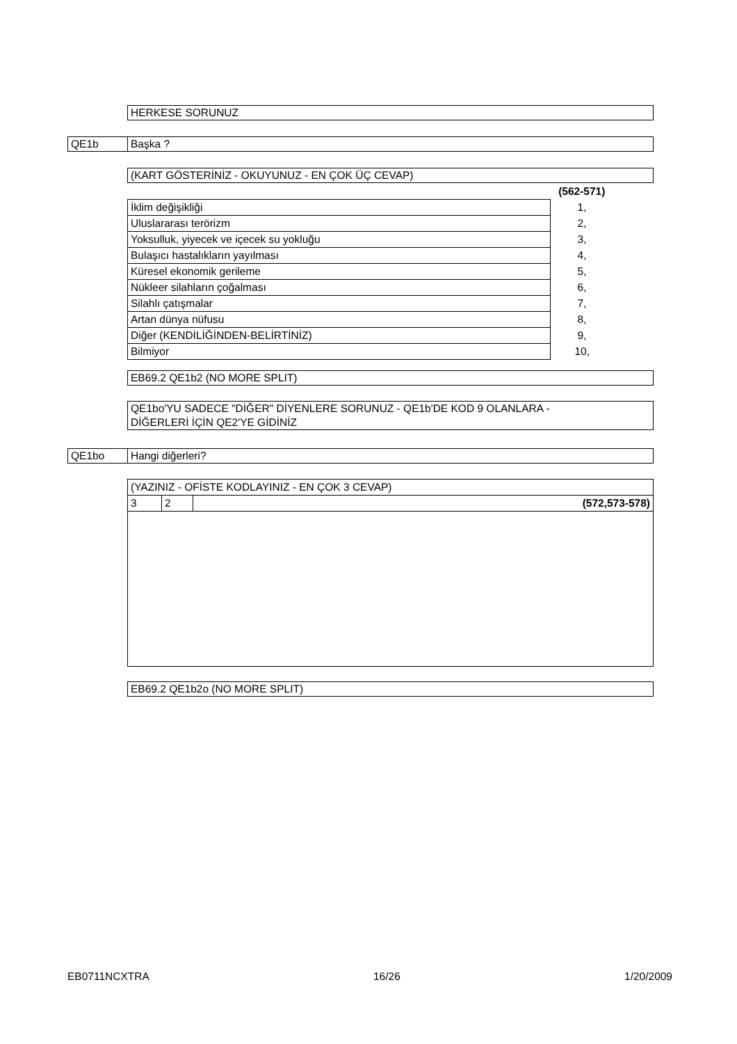HERKESE SORUNUZ
QE1b
Başka ?
(KART GÖSTERİNİZ - OKUYUNUZ - EN ÇOK ÜÇ CEVAP)
| | (562-571) |
| İklim değişikliği | 1, |
| Uluslararası terörizm | 2, |
| Yoksulluk, yiyecek ve içecek su yokluğu | 3, |
| Bulaşıcı hastalıkların yayılması | 4, |
| Küresel ekonomik gerileme | 5, |
| Nükleer silahların çoğalması | 6, |
| Silahlı çatışmalar | 7, |
| Artan dünya nüfusu | 8, |
| Diğer (KENDİLİĞİNDEN-BELİRTİNİZ) | 9, |
| Bilmiyor | 10, |
EB69.2 QE1b2 (NO MORE SPLIT)
QE1bo'YU SADECE "DİĞER" DİYENLERE SORUNUZ - QE1b'DE KOD 9 OLANLARA -
DİĞERLERİ İÇİN QE2'YE GİDİNİZ
QE1bo
Hangi diğerleri?
| (YAZINIZ - OFİSTE KODLAYINIZ - EN ÇOK 3 CEVAP) | | |
| 3 | 2 | (572,573-578) |
EB69.2 QE1b2o (NO MORE SPLIT)
EB0711NCXTRA 16/26 1/20/2009